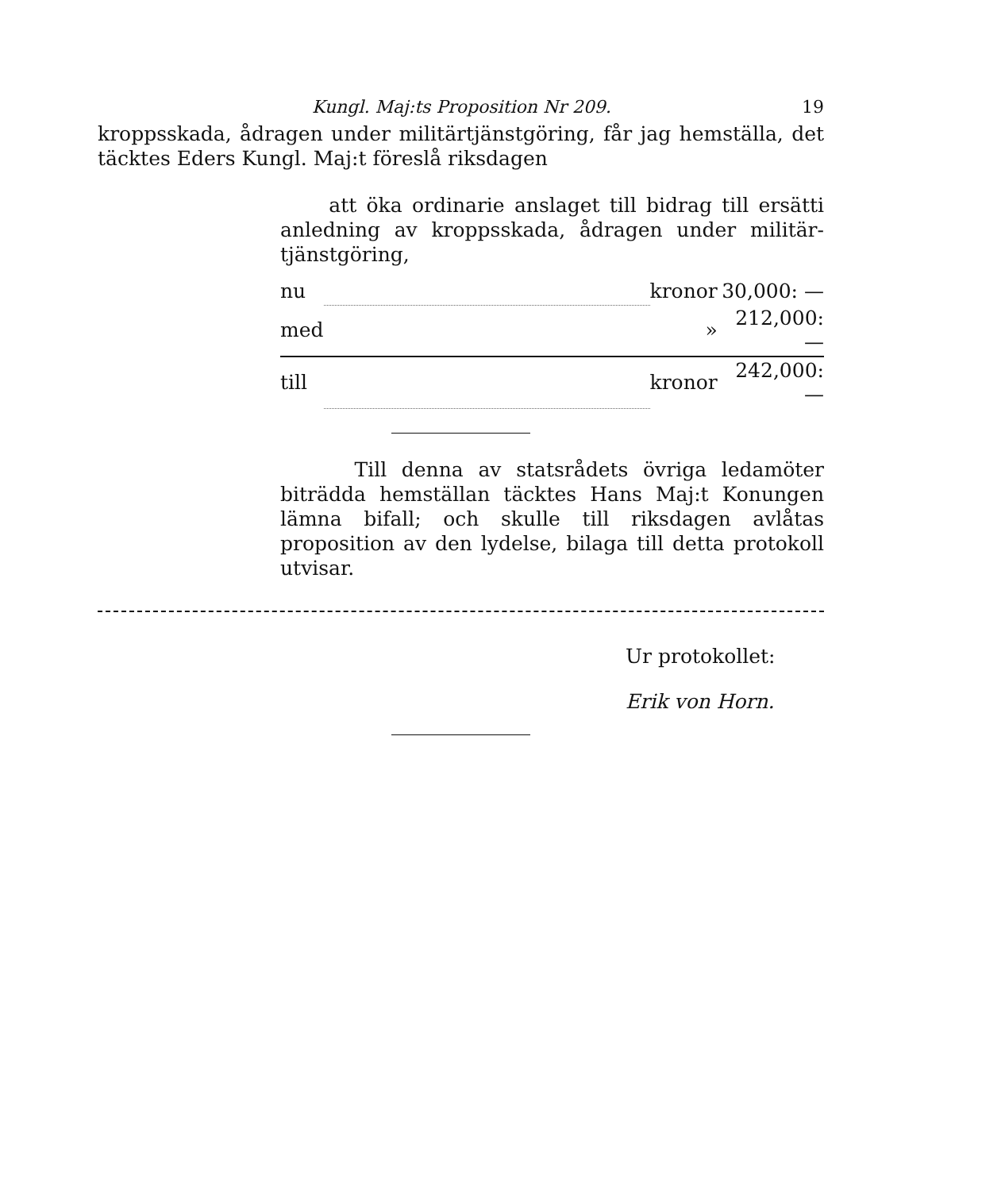Kungl. Maj:ts Proposition Nr 209. 19
kroppsskada, ådragen under militärtjänstgöring, får jag hemställa, det täcktes Eders Kungl. Maj:t föreslå riksdagen
att öka ordinarie anslaget till bidrag till ersätt­i anledning av kroppsskada, ådragen under militär­tjänstgöring,
| nu | | kronor | 30,000: — |
| med | | » | 212,000: — |
| till | | kronor | 242,000: — |
Till denna av statsrådets övriga ledamöter biträdda hemställan täcktes Hans Maj:t Konungen lämna bifall; och skulle till riksdagen avlåtas proposition av den lydelse, bilaga till detta protokoll utvisar.
Ur protokollet:
Erik von Horn.